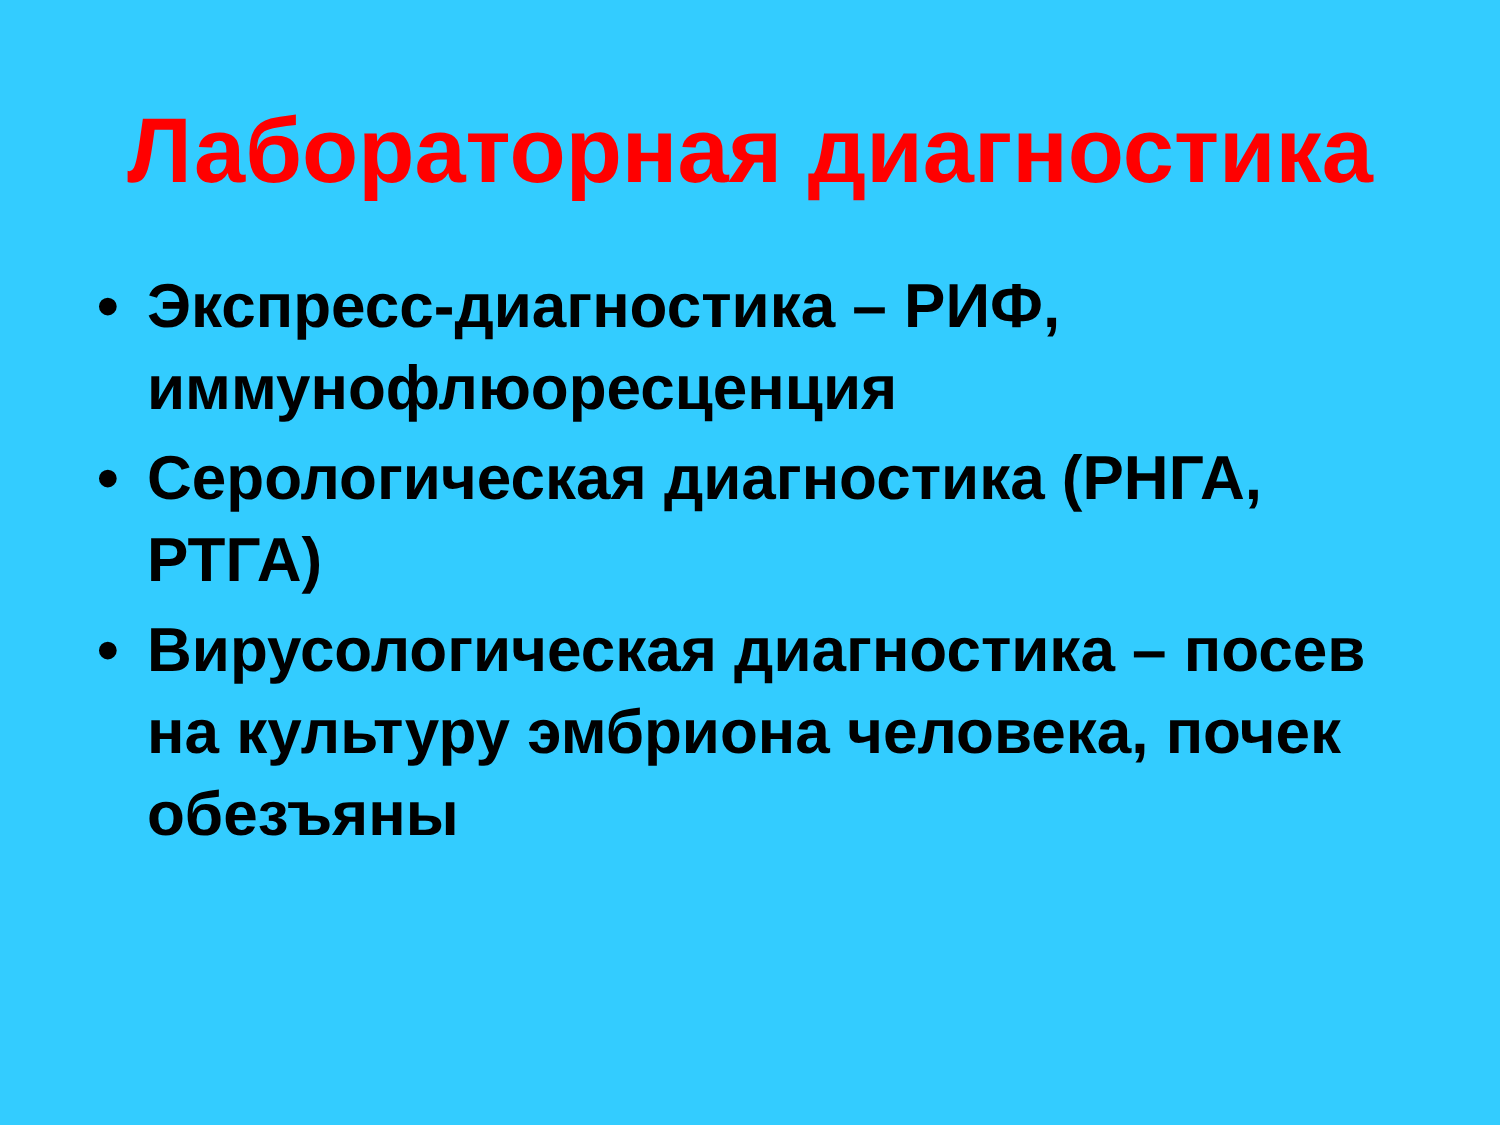Лабораторная диагностика
• Экспресс-диагностика – РИФ, иммунофлюоресценция
• Серологическая диагностика (РНГА, РТГА)
• Вирусологическая диагностика – посев на культуру эмбриона человека, почек обезъяны